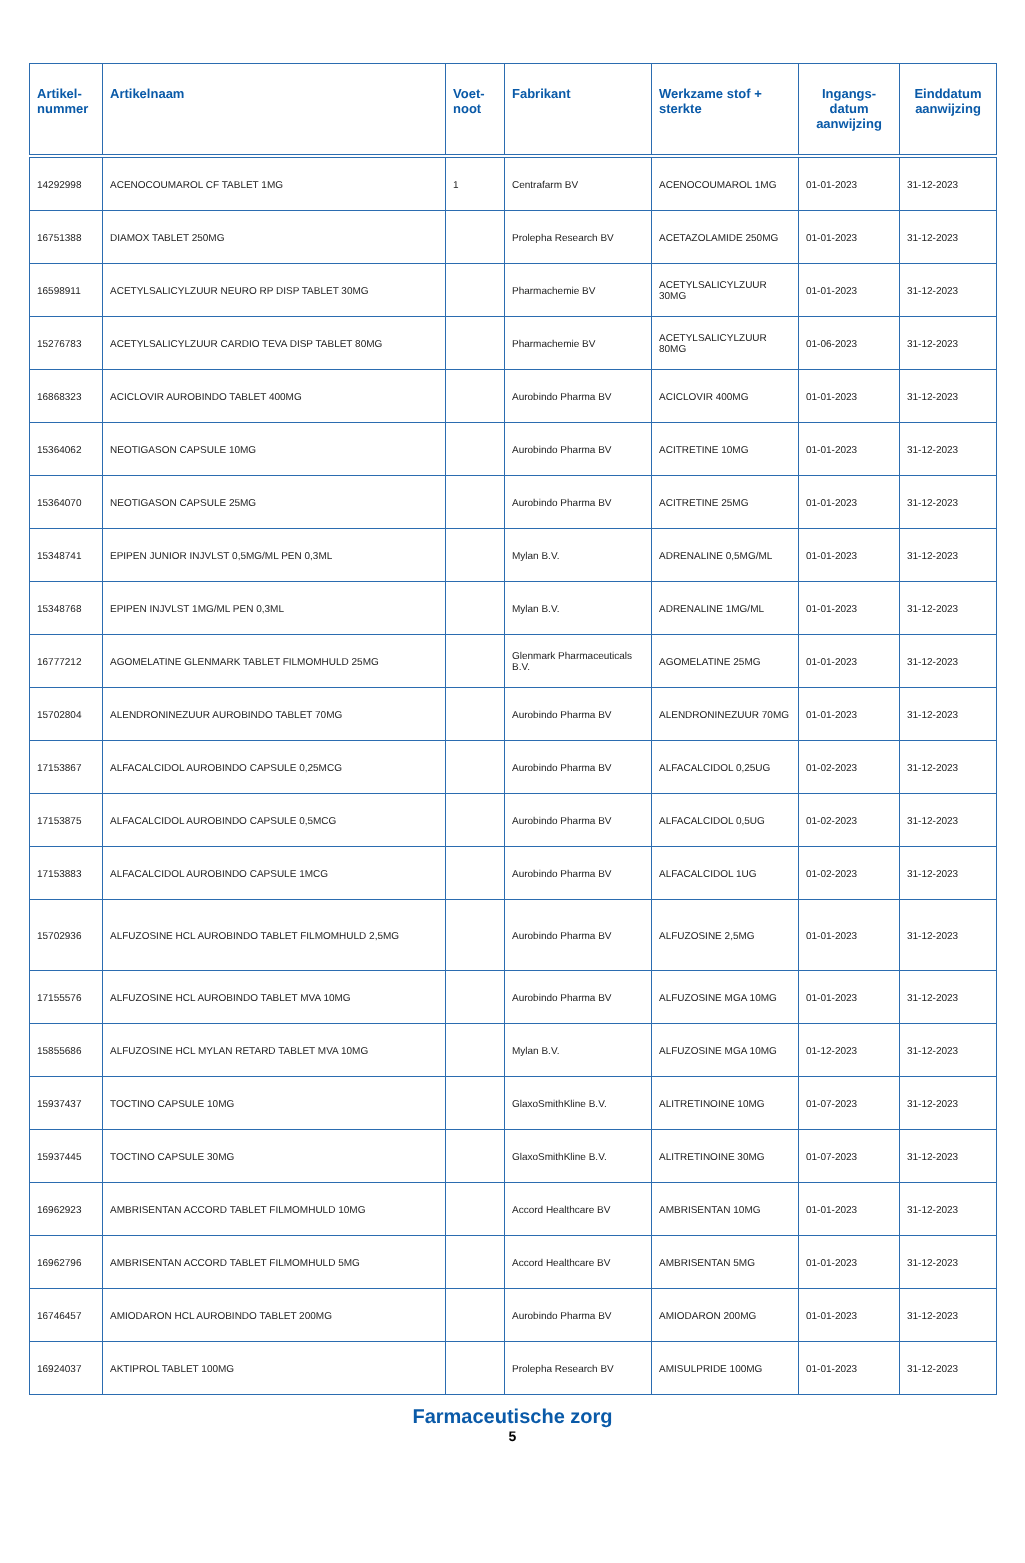| Artikel- nummer | Artikelnaam | Voet- noot | Fabrikant | Werkzame stof + sterkte | Ingangs- datum aanwijzing | Einddatum aanwijzing |
| --- | --- | --- | --- | --- | --- | --- |
| 14292998 | ACENOCOUMAROL CF TABLET 1MG | 1 | Centrafarm BV | ACENOCOUMAROL 1MG | 01-01-2023 | 31-12-2023 |
| 16751388 | DIAMOX TABLET 250MG | | Prolepha Research BV | ACETAZOLAMIDE 250MG | 01-01-2023 | 31-12-2023 |
| 16598911 | ACETYLSALICYLZUUR NEURO RP DISP TABLET 30MG | | Pharmachemie BV | ACETYLSALICYLZUUR 30MG | 01-01-2023 | 31-12-2023 |
| 15276783 | ACETYLSALICYLZUUR CARDIO TEVA DISP TABLET 80MG | | Pharmachemie BV | ACETYLSALICYLZUUR 80MG | 01-06-2023 | 31-12-2023 |
| 16868323 | ACICLOVIR AUROBINDO TABLET 400MG | | Aurobindo Pharma BV | ACICLOVIR 400MG | 01-01-2023 | 31-12-2023 |
| 15364062 | NEOTIGASON CAPSULE 10MG | | Aurobindo Pharma BV | ACITRETINE 10MG | 01-01-2023 | 31-12-2023 |
| 15364070 | NEOTIGASON CAPSULE 25MG | | Aurobindo Pharma BV | ACITRETINE 25MG | 01-01-2023 | 31-12-2023 |
| 15348741 | EPIPEN JUNIOR INJVLST 0,5MG/ML PEN 0,3ML | | Mylan B.V. | ADRENALINE 0,5MG/ML | 01-01-2023 | 31-12-2023 |
| 15348768 | EPIPEN INJVLST 1MG/ML PEN 0,3ML | | Mylan B.V. | ADRENALINE 1MG/ML | 01-01-2023 | 31-12-2023 |
| 16777212 | AGOMELATINE GLENMARK TABLET FILMOMHULD 25MG | | Glenmark Pharmaceuticals B.V. | AGOMELATINE 25MG | 01-01-2023 | 31-12-2023 |
| 15702804 | ALENDRONINEZUUR AUROBINDO TABLET 70MG | | Aurobindo Pharma BV | ALENDRONINEZUUR 70MG | 01-01-2023 | 31-12-2023 |
| 17153867 | ALFACALCIDOL AUROBINDO CAPSULE 0,25MCG | | Aurobindo Pharma BV | ALFACALCIDOL 0,25UG | 01-02-2023 | 31-12-2023 |
| 17153875 | ALFACALCIDOL AUROBINDO CAPSULE 0,5MCG | | Aurobindo Pharma BV | ALFACALCIDOL 0,5UG | 01-02-2023 | 31-12-2023 |
| 17153883 | ALFACALCIDOL AUROBINDO CAPSULE 1MCG | | Aurobindo Pharma BV | ALFACALCIDOL 1UG | 01-02-2023 | 31-12-2023 |
| 15702936 | ALFUZOSINE HCL AUROBINDO TABLET FILMOMHULD 2,5MG | | Aurobindo Pharma BV | ALFUZOSINE 2,5MG | 01-01-2023 | 31-12-2023 |
| 17155576 | ALFUZOSINE HCL AUROBINDO TABLET MVA 10MG | | Aurobindo Pharma BV | ALFUZOSINE MGA 10MG | 01-01-2023 | 31-12-2023 |
| 15855686 | ALFUZOSINE HCL MYLAN RETARD TABLET MVA 10MG | | Mylan B.V. | ALFUZOSINE MGA 10MG | 01-12-2023 | 31-12-2023 |
| 15937437 | TOCTINO CAPSULE 10MG | | GlaxoSmithKline B.V. | ALITRETINOINE 10MG | 01-07-2023 | 31-12-2023 |
| 15937445 | TOCTINO CAPSULE 30MG | | GlaxoSmithKline B.V. | ALITRETINOINE 30MG | 01-07-2023 | 31-12-2023 |
| 16962923 | AMBRISENTAN ACCORD TABLET FILMOMHULD 10MG | | Accord Healthcare BV | AMBRISENTAN 10MG | 01-01-2023 | 31-12-2023 |
| 16962796 | AMBRISENTAN ACCORD TABLET FILMOMHULD 5MG | | Accord Healthcare BV | AMBRISENTAN 5MG | 01-01-2023 | 31-12-2023 |
| 16746457 | AMIODARON HCL AUROBINDO TABLET 200MG | | Aurobindo Pharma BV | AMIODARON 200MG | 01-01-2023 | 31-12-2023 |
| 16924037 | AKTIPROL TABLET 100MG | | Prolepha Research BV | AMISULPRIDE 100MG | 01-01-2023 | 31-12-2023 |
Farmaceutische zorg
5